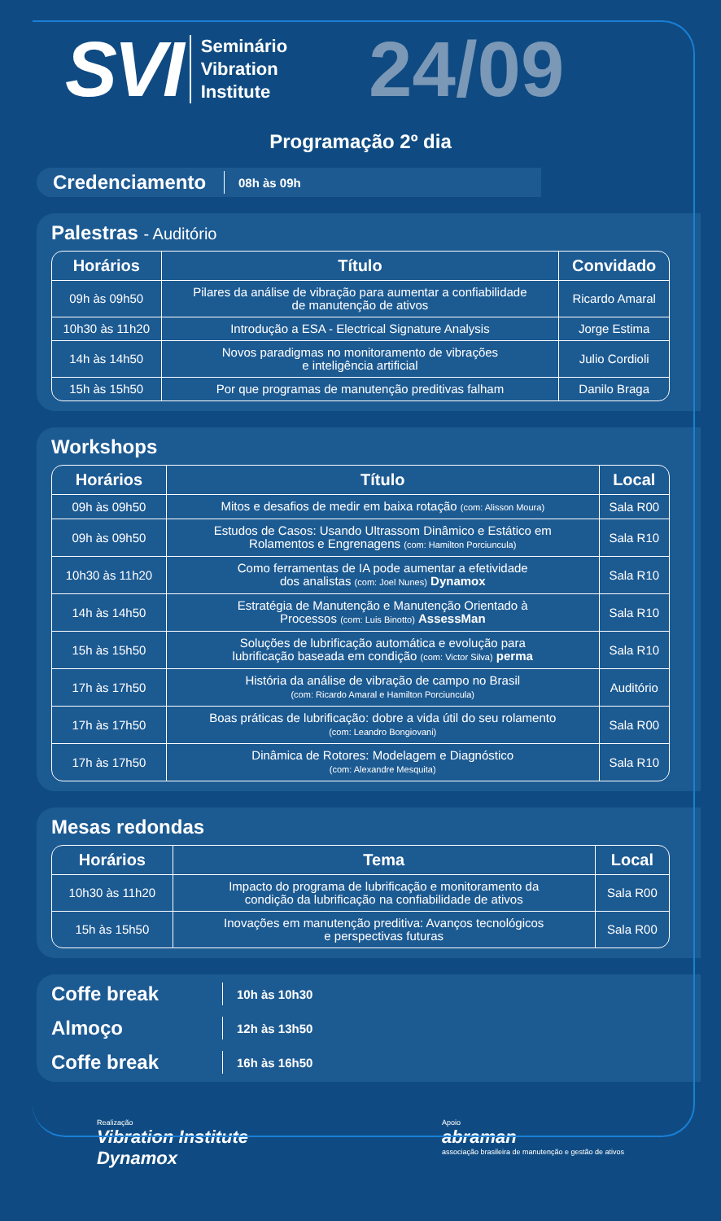SVI
Seminário
Vibration
Institute
24/09
Programação 2º dia
Credenciamento 08h às 09h
Palestras - Auditório
| Horários | Título | Convidado |
| --- | --- | --- |
| 09h às 09h50 | Pilares da análise de vibração para aumentar a confiabilidade de manutenção de ativos | Ricardo Amaral |
| 10h30 às 11h20 | Introdução a ESA - Electrical Signature Analysis | Jorge Estima |
| 14h às 14h50 | Novos paradigmas no monitoramento de vibrações e inteligência artificial | Julio Cordioli |
| 15h às 15h50 | Por que programas de manutenção preditivas falham | Danilo Braga |
Workshops
| Horários | Título | Local |
| --- | --- | --- |
| 09h às 09h50 | Mitos e desafios de medir em baixa rotação (com: Alisson Moura) | Sala R00 |
| 09h às 09h50 | Estudos de Casos: Usando Ultrassom Dinâmico e Estático em Rolamentos e Engrenagens (com: Hamilton Porciuncula) | Sala R10 |
| 10h30 às 11h20 | Como ferramentas de IA pode aumentar a efetividade dos analistas (com: Joel Nunes) Dynamox | Sala R10 |
| 14h às 14h50 | Estratégia de Manutenção e Manutenção Orientado à Processos (com: Luis Binotto) AssessMan | Sala R10 |
| 15h às 15h50 | Soluções de lubrificação automática e evolução para lubrificação baseada em condição (com: Victor Silva) perma | Sala R10 |
| 17h às 17h50 | História da análise de vibração de campo no Brasil (com: Ricardo Amaral e Hamilton Porciuncula) | Auditório |
| 17h às 17h50 | Boas práticas de lubrificação: dobre a vida útil do seu rolamento (com: Leandro Bongiovani) | Sala R00 |
| 17h às 17h50 | Dinâmica de Rotores: Modelagem e Diagnóstico (com: Alexandre Mesquita) | Sala R10 |
Mesas redondas
| Horários | Tema | Local |
| --- | --- | --- |
| 10h30 às 11h20 | Impacto do programa de lubrificação e monitoramento da condição da lubrificação na confiabilidade de ativos | Sala R00 |
| 15h às 15h50 | Inovações em manutenção preditiva: Avanços tecnológicos e perspectivas futuras | Sala R00 |
Coffe break 10h às 10h30
Almoço 12h às 13h50
Coffe break 16h às 16h50
Realização
Vibration Institute
Dynamox
Apoio
abraman
associação brasileira de manutenção e gestão de ativos